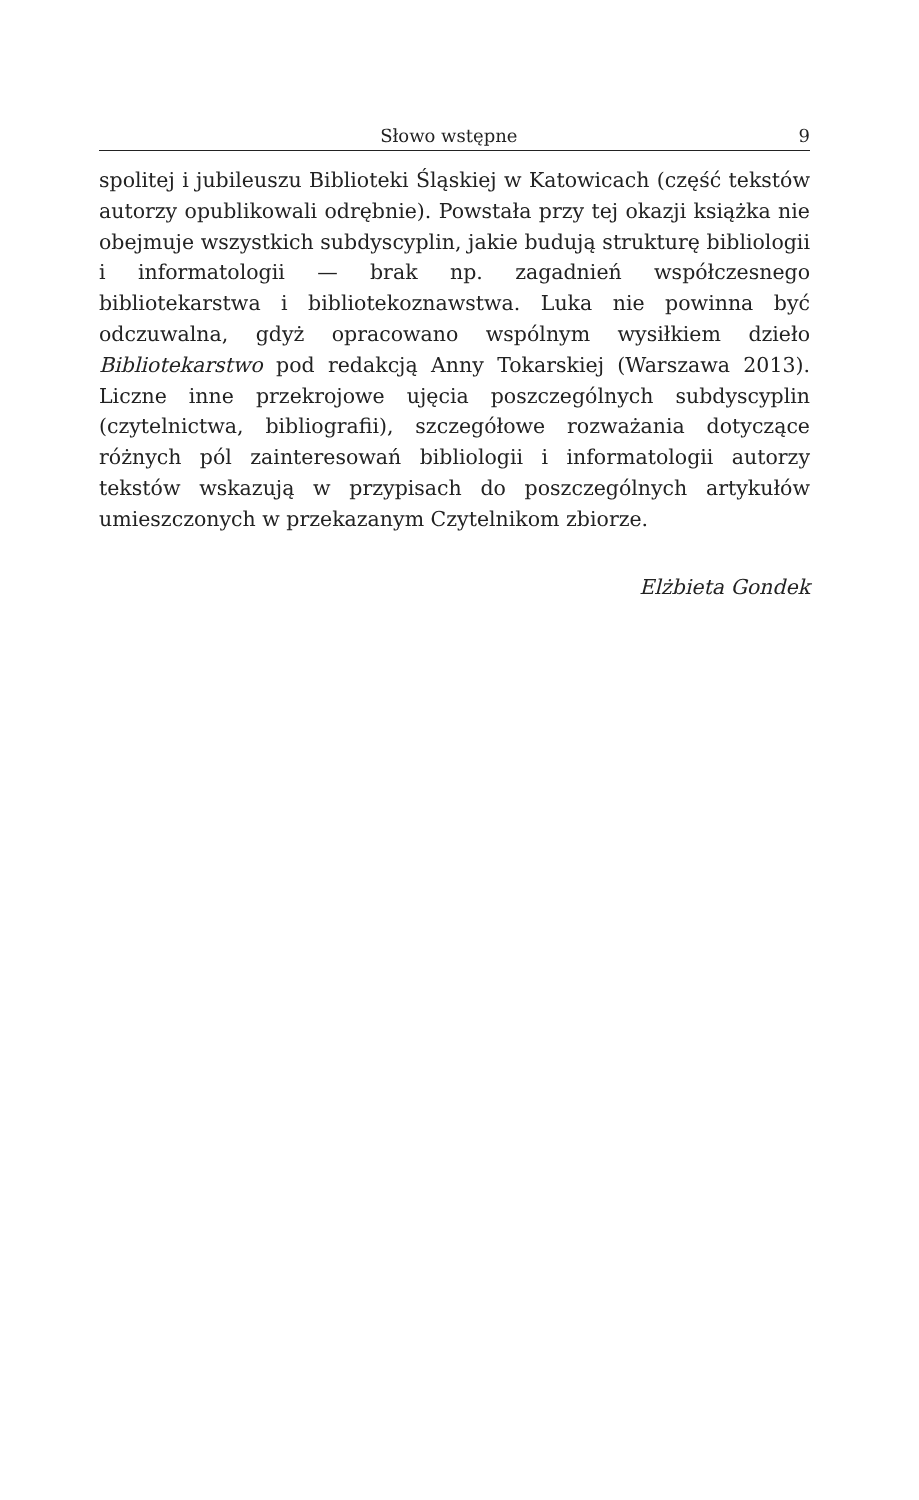Słowo wstępne 9
spolitej i jubileuszu Biblioteki Śląskiej w Katowicach (część tekstów autorzy opublikowali odrębnie). Powstała przy tej okazji książka nie obejmuje wszystkich subdyscyplin, jakie budują strukturę bibliologii i informatologii — brak np. zagadnień współczesnego bibliotekarstwa i bibliotekoznawstwa. Luka nie powinna być odczuwalna, gdyż opracowano wspólnym wysiłkiem dzieło Bibliotekarstwo pod redakcją Anny Tokarskiej (Warszawa 2013). Liczne inne przekrojowe ujęcia poszczególnych subdyscyplin (czytelnictwa, bibliografii), szczegółowe rozważania dotyczące różnych pól zainteresowań bibliologii i informatologii autorzy tekstów wskazują w przypisach do poszczególnych artykułów umieszczonych w przekazanym Czytelnikom zbiorze.
Elżbieta Gondek